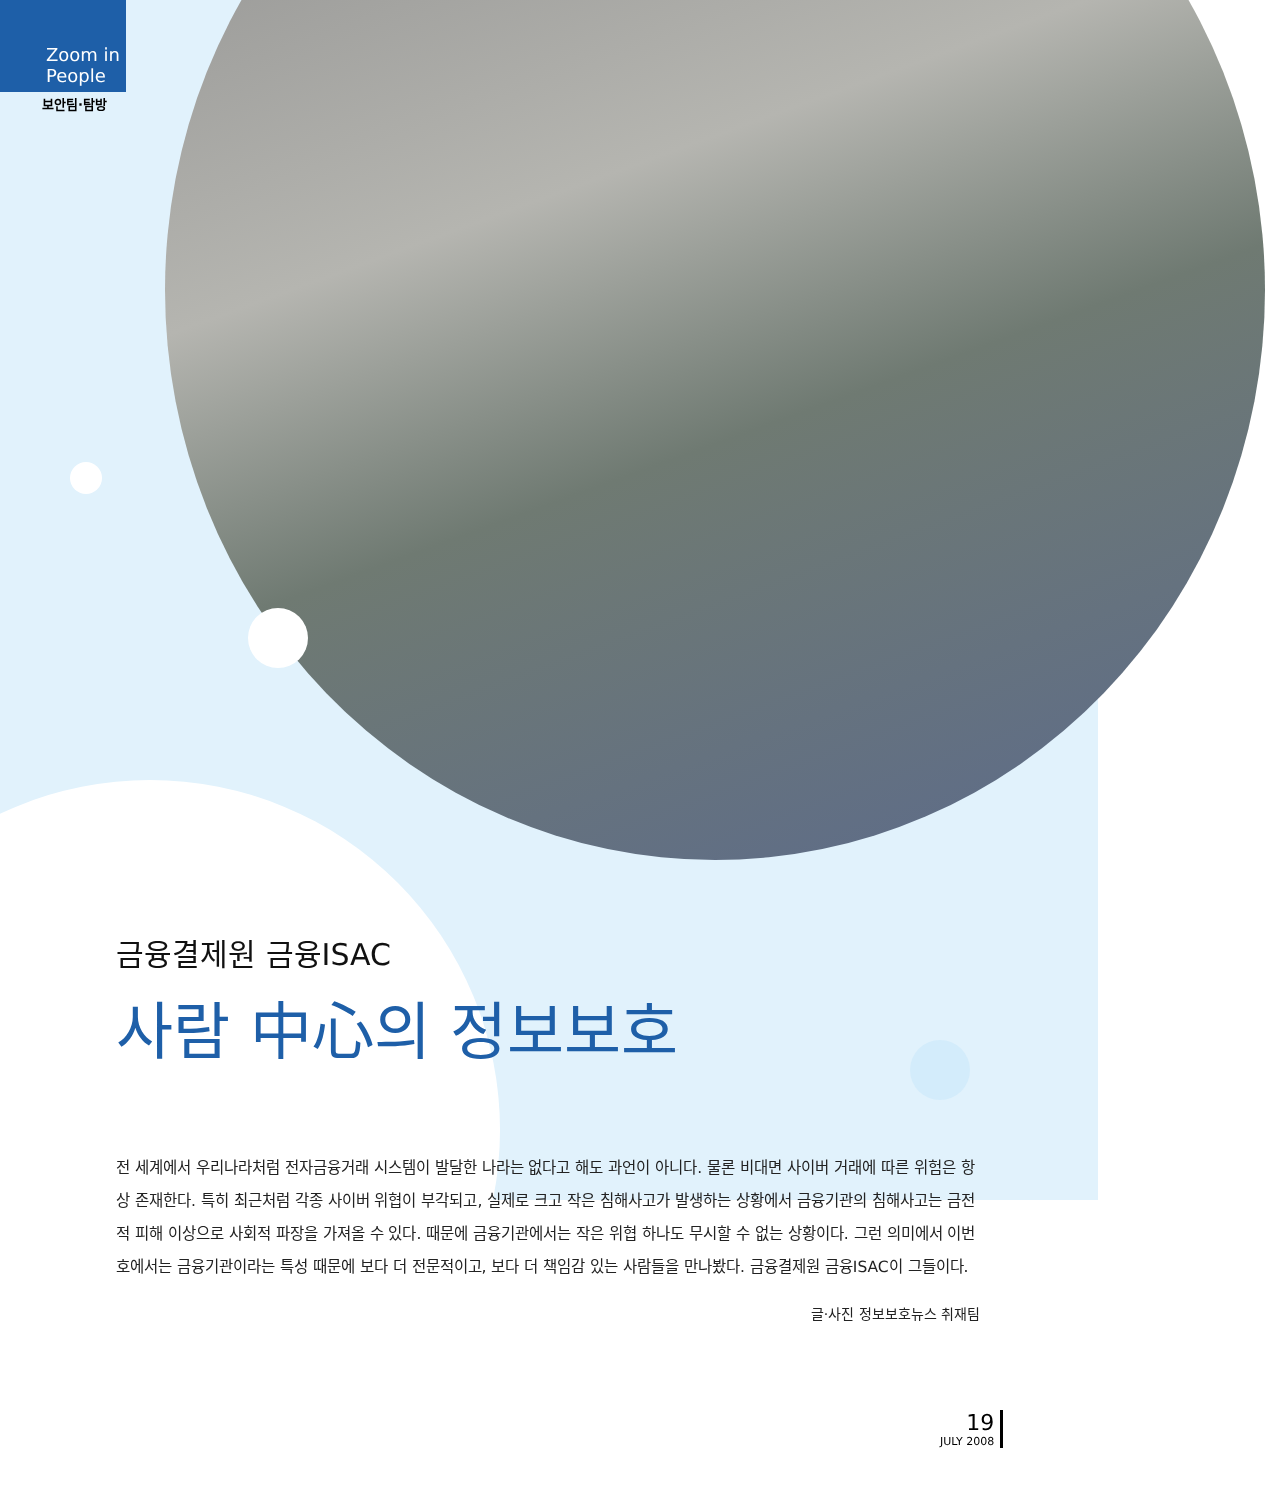Zoom in
People
보안팀·탐방
금융결제원 금융ISAC
사람 中心의 정보보호
전 세계에서 우리나라처럼 전자금융거래 시스템이 발달한 나라는 없다고 해도 과언이 아니다. 물론 비대면 사이버 거래에 따른 위험은 항상 존재한다. 특히 최근처럼 각종 사이버 위협이 부각되고, 실제로 크고 작은 침해사고가 발생하는 상황에서 금융기관의 침해사고는 금전적 피해 이상으로 사회적 파장을 가져올 수 있다. 때문에 금융기관에서는 작은 위협 하나도 무시할 수 없는 상황이다. 그런 의미에서 이번 호에서는 금융기관이라는 특성 때문에 보다 더 전문적이고, 보다 더 책임감 있는 사람들을 만나봤다. 금융결제원 금융ISAC이 그들이다.
글·사진 정보보호뉴스 취재팀
19
JULY 2008